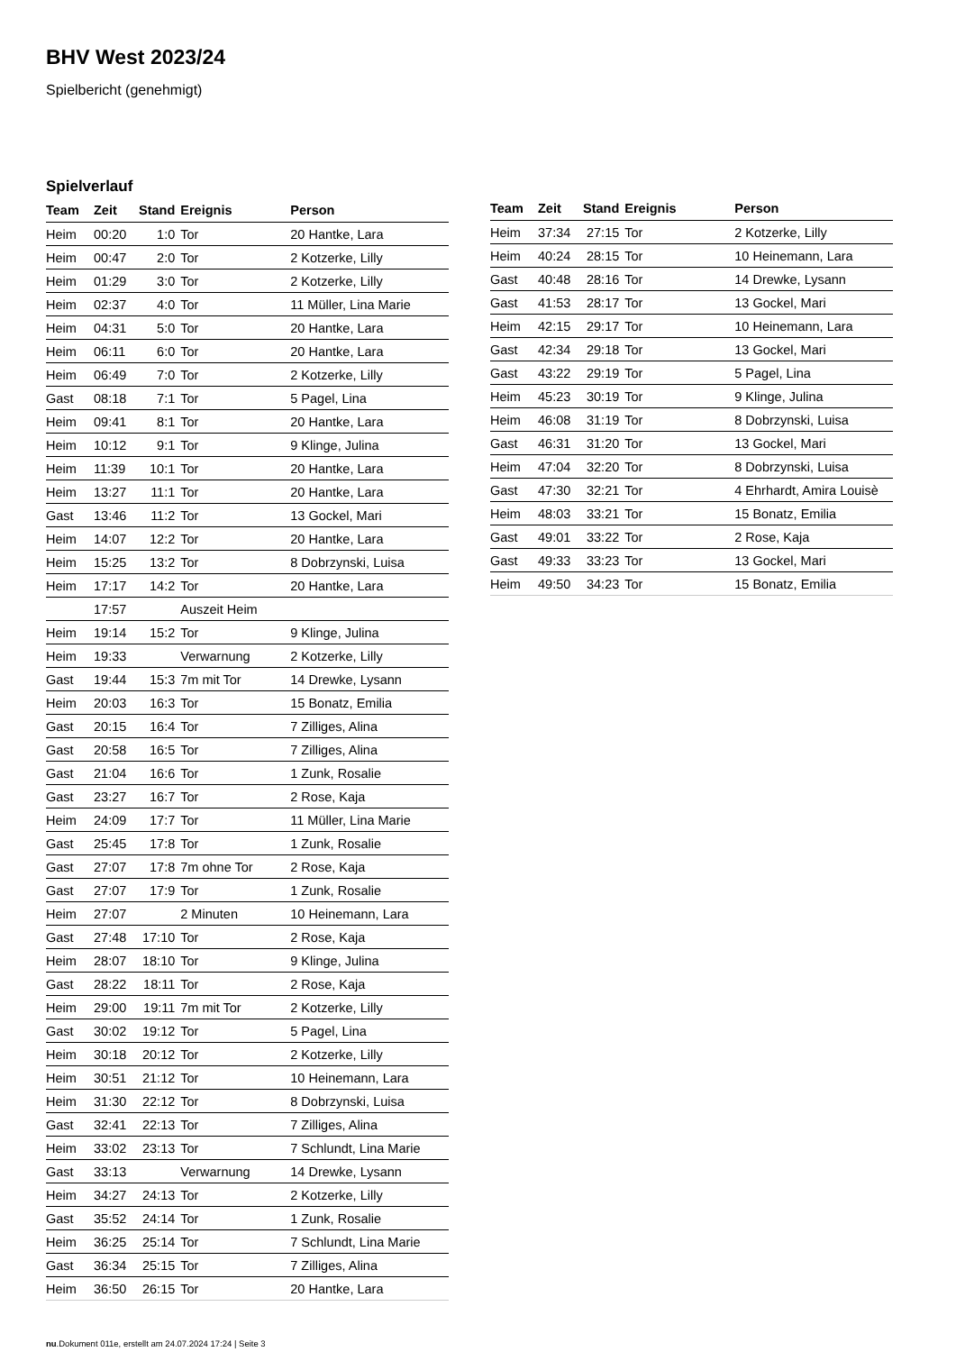BHV West 2023/24
Spielbericht (genehmigt)
Spielverlauf
| Team | Zeit | Stand | Ereignis | Person |
| --- | --- | --- | --- | --- |
| Heim | 00:20 | 1:0 | Tor | 20 Hantke, Lara |
| Heim | 00:47 | 2:0 | Tor | 2 Kotzerke, Lilly |
| Heim | 01:29 | 3:0 | Tor | 2 Kotzerke, Lilly |
| Heim | 02:37 | 4:0 | Tor | 11 Müller, Lina Marie |
| Heim | 04:31 | 5:0 | Tor | 20 Hantke, Lara |
| Heim | 06:11 | 6:0 | Tor | 20 Hantke, Lara |
| Heim | 06:49 | 7:0 | Tor | 2 Kotzerke, Lilly |
| Gast | 08:18 | 7:1 | Tor | 5 Pagel, Lina |
| Heim | 09:41 | 8:1 | Tor | 20 Hantke, Lara |
| Heim | 10:12 | 9:1 | Tor | 9 Klinge, Julina |
| Heim | 11:39 | 10:1 | Tor | 20 Hantke, Lara |
| Heim | 13:27 | 11:1 | Tor | 20 Hantke, Lara |
| Gast | 13:46 | 11:2 | Tor | 13 Gockel, Mari |
| Heim | 14:07 | 12:2 | Tor | 20 Hantke, Lara |
| Heim | 15:25 | 13:2 | Tor | 8 Dobrzynski, Luisa |
| Heim | 17:17 | 14:2 | Tor | 20 Hantke, Lara |
| | 17:57 | | Auszeit Heim | |
| Heim | 19:14 | 15:2 | Tor | 9 Klinge, Julina |
| Heim | 19:33 | | Verwarnung | 2 Kotzerke, Lilly |
| Gast | 19:44 | 15:3 | 7m mit Tor | 14 Drewke, Lysann |
| Heim | 20:03 | 16:3 | Tor | 15 Bonatz, Emilia |
| Gast | 20:15 | 16:4 | Tor | 7 Zilliges, Alina |
| Gast | 20:58 | 16:5 | Tor | 7 Zilliges, Alina |
| Gast | 21:04 | 16:6 | Tor | 1 Zunk, Rosalie |
| Gast | 23:27 | 16:7 | Tor | 2 Rose, Kaja |
| Heim | 24:09 | 17:7 | Tor | 11 Müller, Lina Marie |
| Gast | 25:45 | 17:8 | Tor | 1 Zunk, Rosalie |
| Gast | 27:07 | 17:8 | 7m ohne Tor | 2 Rose, Kaja |
| Gast | 27:07 | 17:9 | Tor | 1 Zunk, Rosalie |
| Heim | 27:07 | | 2 Minuten | 10 Heinemann, Lara |
| Gast | 27:48 | 17:10 | Tor | 2 Rose, Kaja |
| Heim | 28:07 | 18:10 | Tor | 9 Klinge, Julina |
| Gast | 28:22 | 18:11 | Tor | 2 Rose, Kaja |
| Heim | 29:00 | 19:11 | 7m mit Tor | 2 Kotzerke, Lilly |
| Gast | 30:02 | 19:12 | Tor | 5 Pagel, Lina |
| Heim | 30:18 | 20:12 | Tor | 2 Kotzerke, Lilly |
| Heim | 30:51 | 21:12 | Tor | 10 Heinemann, Lara |
| Heim | 31:30 | 22:12 | Tor | 8 Dobrzynski, Luisa |
| Gast | 32:41 | 22:13 | Tor | 7 Zilliges, Alina |
| Heim | 33:02 | 23:13 | Tor | 7 Schlundt, Lina Marie |
| Gast | 33:13 | | Verwarnung | 14 Drewke, Lysann |
| Heim | 34:27 | 24:13 | Tor | 2 Kotzerke, Lilly |
| Gast | 35:52 | 24:14 | Tor | 1 Zunk, Rosalie |
| Heim | 36:25 | 25:14 | Tor | 7 Schlundt, Lina Marie |
| Gast | 36:34 | 25:15 | Tor | 7 Zilliges, Alina |
| Heim | 36:50 | 26:15 | Tor | 20 Hantke, Lara |
| Team | Zeit | Stand | Ereignis | Person |
| --- | --- | --- | --- | --- |
| Heim | 37:34 | 27:15 | Tor | 2 Kotzerke, Lilly |
| Heim | 40:24 | 28:15 | Tor | 10 Heinemann, Lara |
| Gast | 40:48 | 28:16 | Tor | 14 Drewke, Lysann |
| Gast | 41:53 | 28:17 | Tor | 13 Gockel, Mari |
| Heim | 42:15 | 29:17 | Tor | 10 Heinemann, Lara |
| Gast | 42:34 | 29:18 | Tor | 13 Gockel, Mari |
| Gast | 43:22 | 29:19 | Tor | 5 Pagel, Lina |
| Heim | 45:23 | 30:19 | Tor | 9 Klinge, Julina |
| Heim | 46:08 | 31:19 | Tor | 8 Dobrzynski, Luisa |
| Gast | 46:31 | 31:20 | Tor | 13 Gockel, Mari |
| Heim | 47:04 | 32:20 | Tor | 8 Dobrzynski, Luisa |
| Gast | 47:30 | 32:21 | Tor | 4 Ehrhardt, Amira Louisè |
| Heim | 48:03 | 33:21 | Tor | 15 Bonatz, Emilia |
| Gast | 49:01 | 33:22 | Tor | 2 Rose, Kaja |
| Gast | 49:33 | 33:23 | Tor | 13 Gockel, Mari |
| Heim | 49:50 | 34:23 | Tor | 15 Bonatz, Emilia |
nu.Dokument 011e, erstellt am 24.07.2024 17:24 | Seite 3